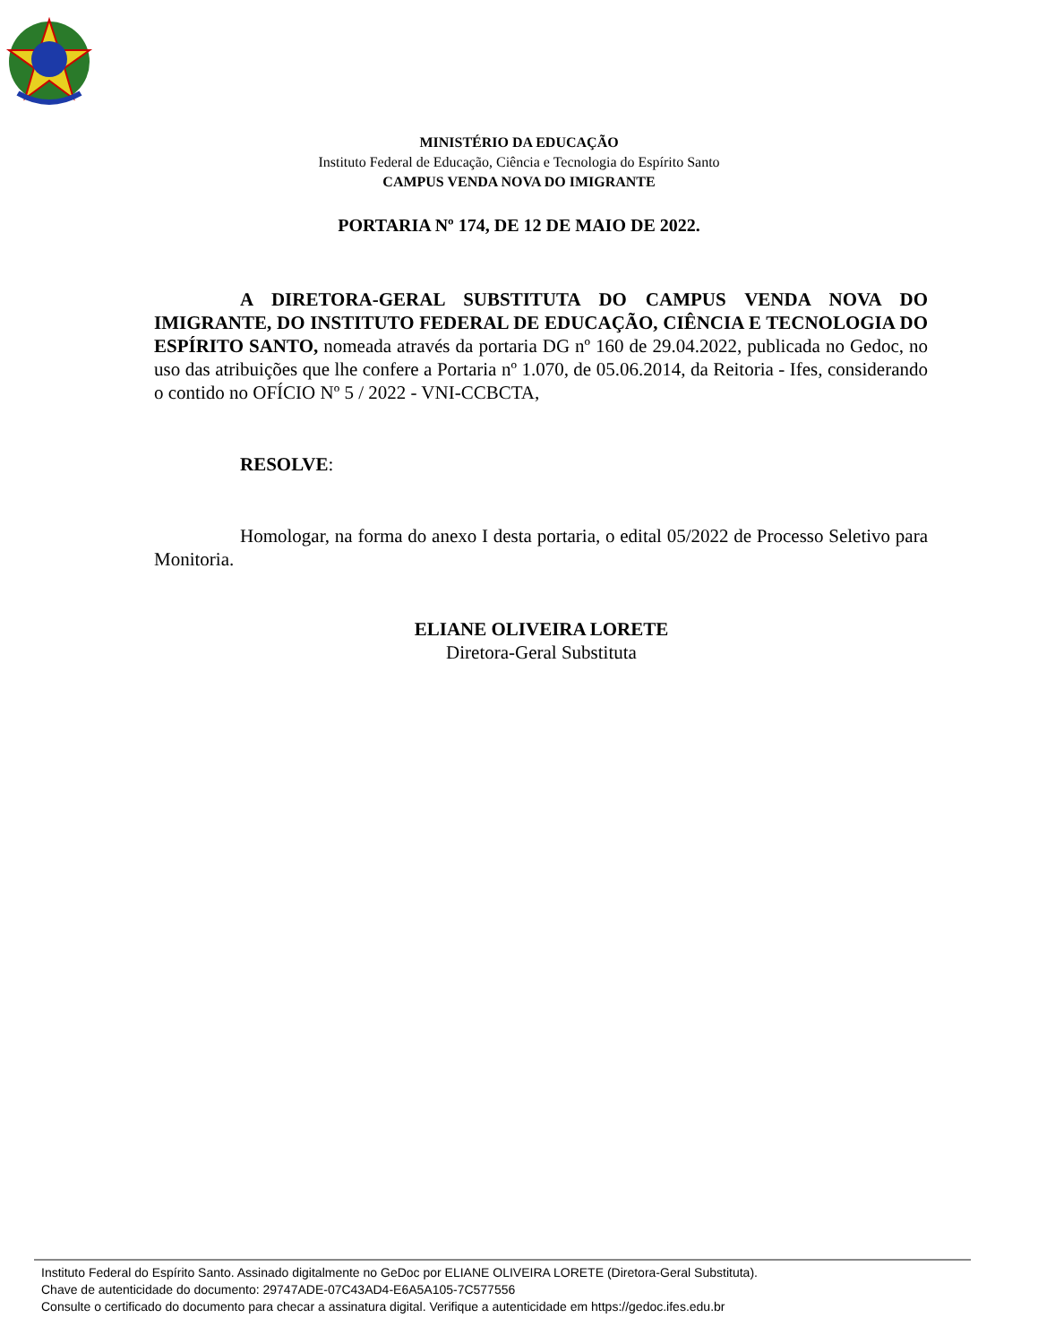MINISTÉRIO DA EDUCAÇÃO
Instituto Federal de Educação, Ciência e Tecnologia do Espírito Santo
CAMPUS VENDA NOVA DO IMIGRANTE
PORTARIA Nº 174, DE 12 DE MAIO DE 2022.
A DIRETORA-GERAL SUBSTITUTA DO CAMPUS VENDA NOVA DO IMIGRANTE, DO INSTITUTO FEDERAL DE EDUCAÇÃO, CIÊNCIA E TECNOLOGIA DO ESPÍRITO SANTO, nomeada através da portaria DG nº 160 de 29.04.2022, publicada no Gedoc, no uso das atribuições que lhe confere a Portaria nº 1.070, de 05.06.2014, da Reitoria - Ifes, considerando o contido no OFÍCIO Nº 5 / 2022 - VNI-CCBCTA,
RESOLVE:
Homologar, na forma do anexo I desta portaria, o edital 05/2022 de Processo Seletivo para Monitoria.
ELIANE OLIVEIRA LORETE
Diretora-Geral Substituta
Instituto Federal do Espírito Santo. Assinado digitalmente no GeDoc por ELIANE OLIVEIRA LORETE (Diretora-Geral Substituta).
Chave de autenticidade do documento: 29747ADE-07C43AD4-E6A5A105-7C577556
Consulte o certificado do documento para checar a assinatura digital. Verifique a autenticidade em https://gedoc.ifes.edu.br